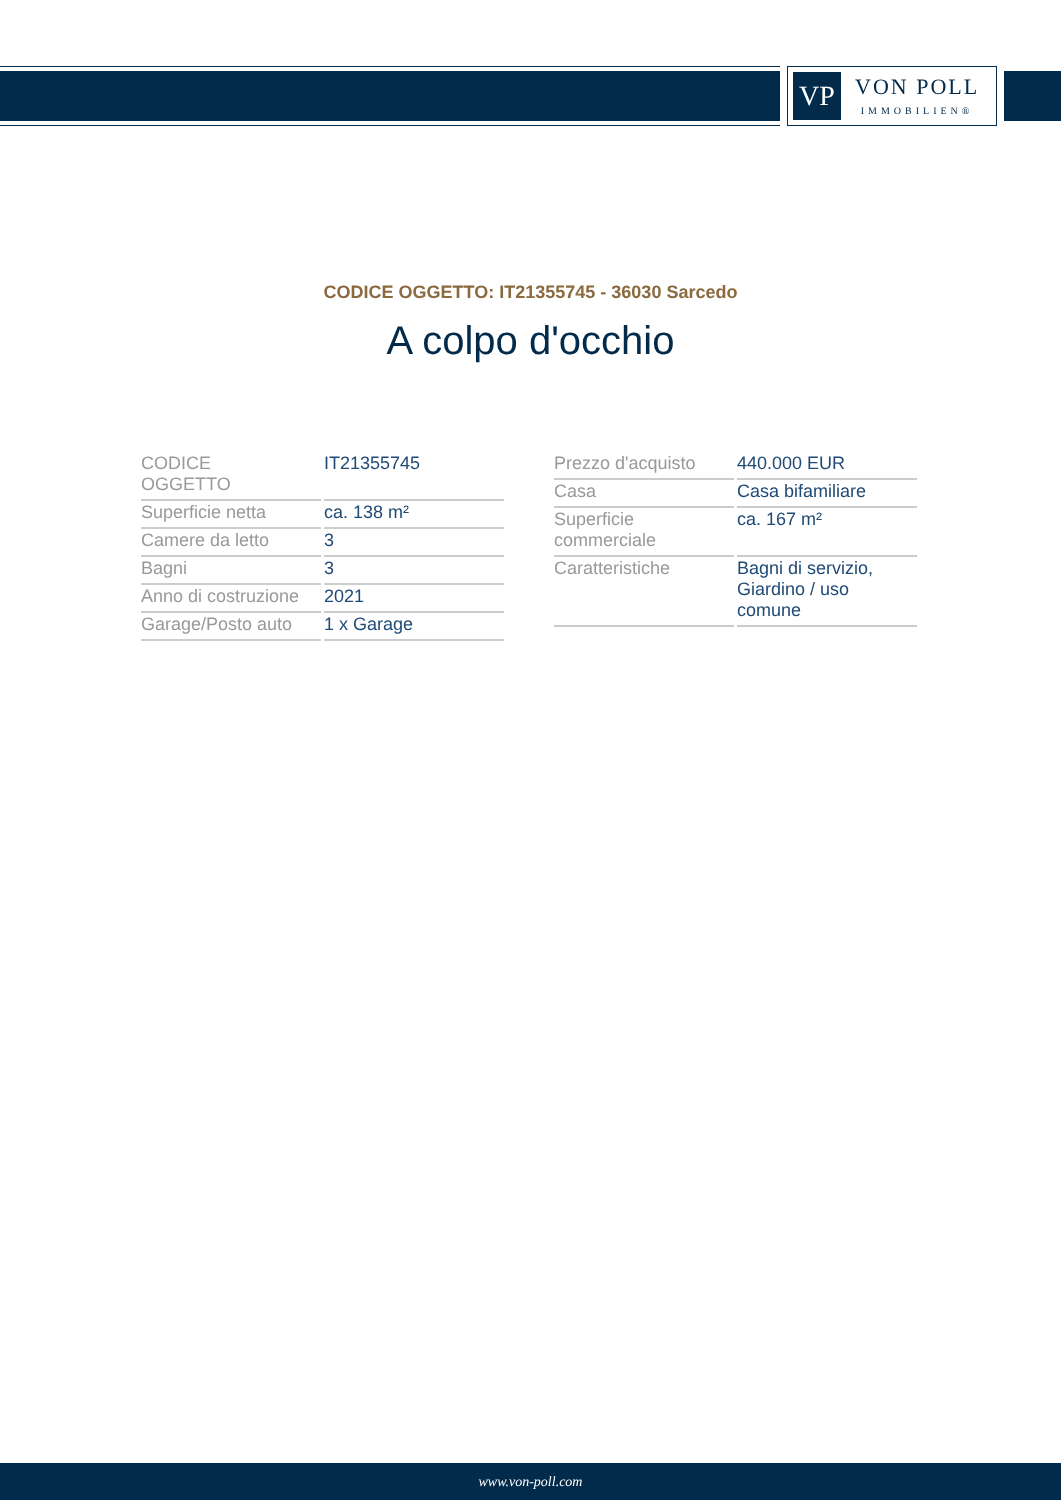VP
VON POLL
IMMOBILIEN®
CODICE OGGETTO: IT21355745 - 36030 Sarcedo
A colpo d'occhio
| CODICE OGGETTO | IT21355745 |
| Superficie netta | ca. 138 m² |
| Camere da letto | 3 |
| Bagni | 3 |
| Anno di costruzione | 2021 |
| Garage/Posto auto | 1 x Garage |
| Prezzo d'acquisto | 440.000 EUR |
| Casa | Casa bifamiliare |
| Superficie commerciale | ca. 167 m² |
| Caratteristiche | Bagni di servizio, Giardino / uso comune |
www.von-poll.com